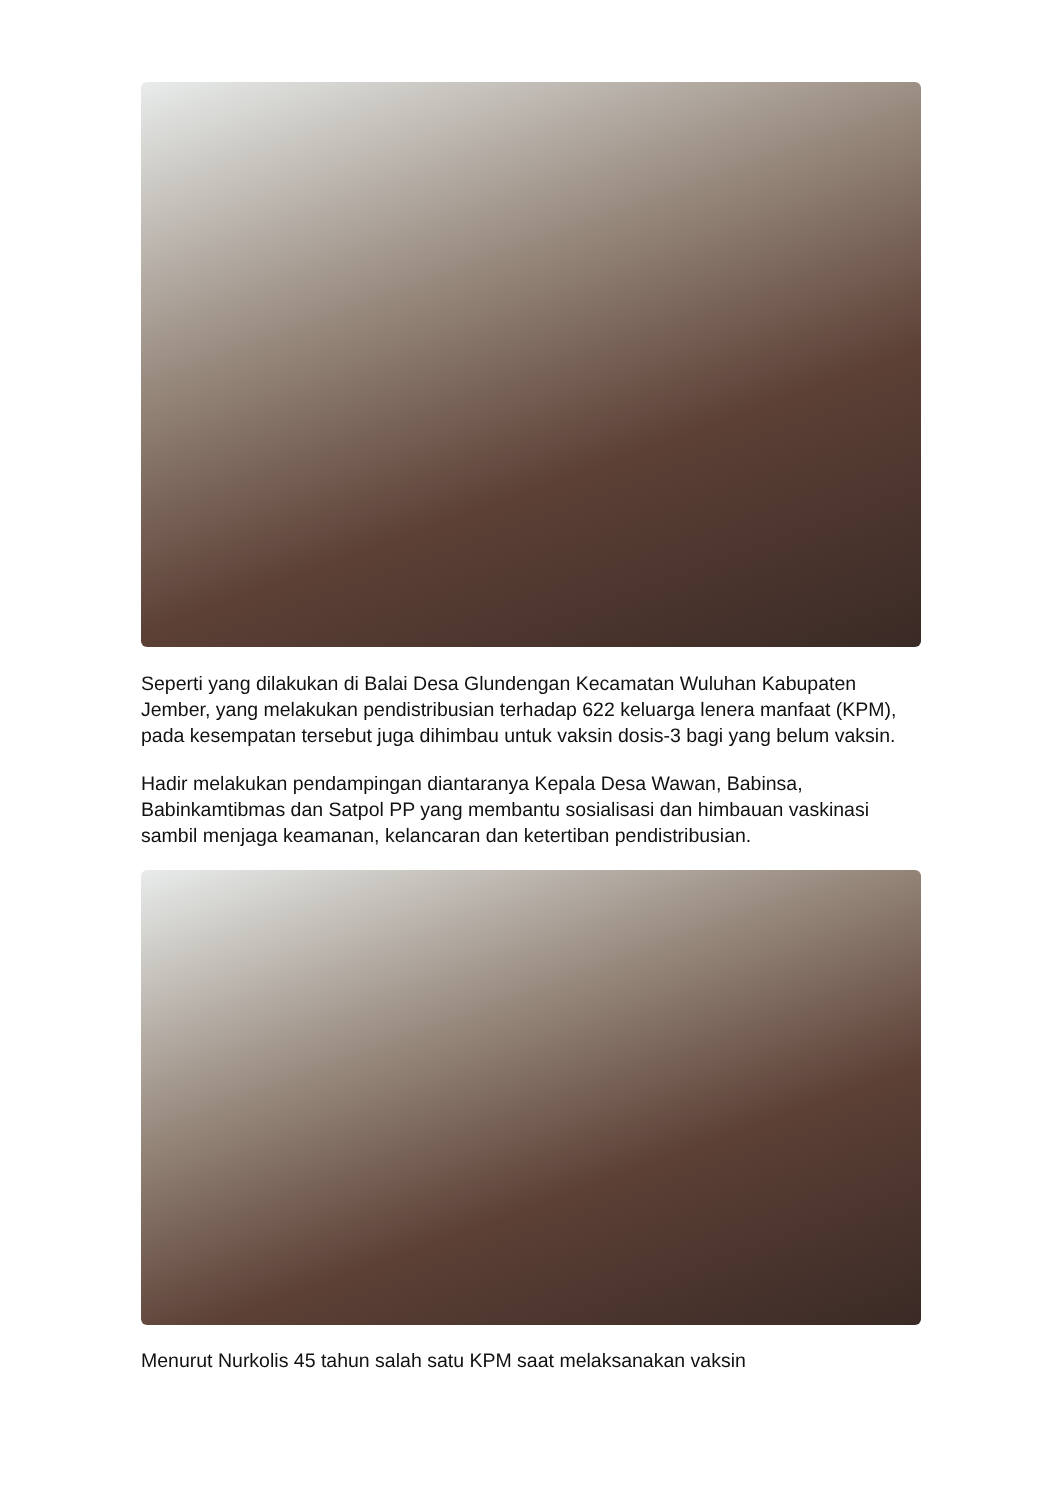Seperti yang dilakukan di Balai Desa Glundengan Kecamatan Wuluhan Kabupaten Jember, yang melakukan pendistribusian terhadap 622 keluarga lenera manfaat (KPM), pada kesempatan tersebut juga dihimbau untuk vaksin dosis-3 bagi yang belum vaksin.
Hadir melakukan pendampingan diantaranya Kepala Desa Wawan, Babinsa, Babinkamtibmas dan Satpol PP yang membantu sosialisasi dan himbauan vaskinasi sambil menjaga keamanan, kelancaran dan ketertiban pendistribusian.
Menurut Nurkolis 45 tahun salah satu KPM saat melaksanakan vaksin